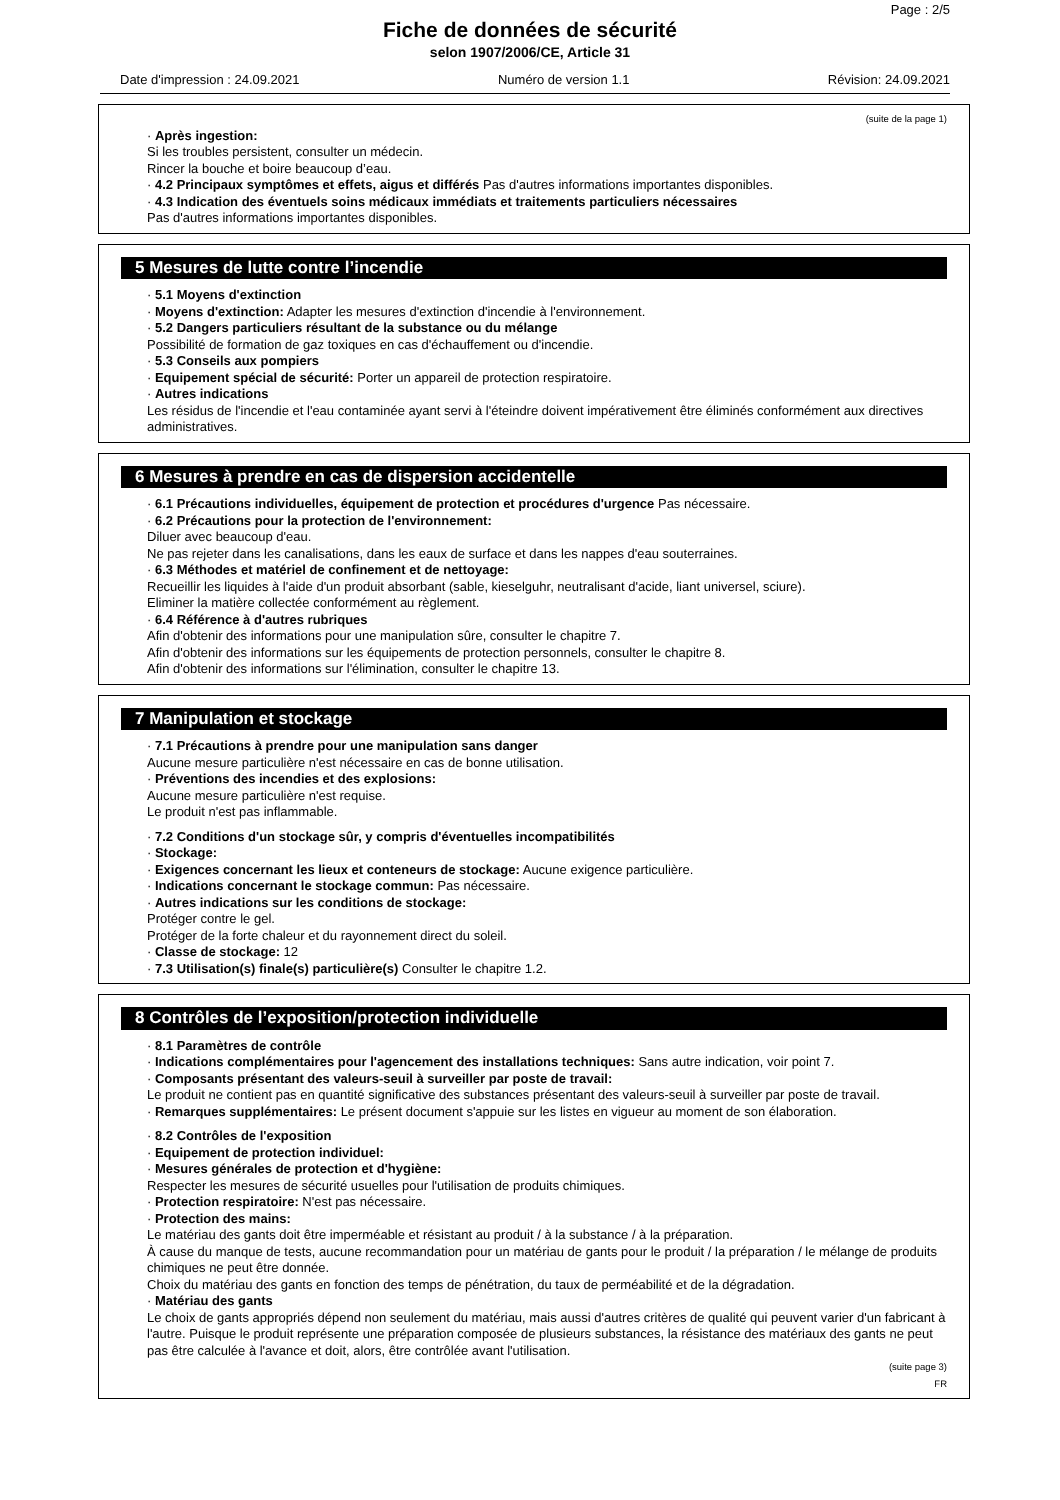Page : 2/5
Fiche de données de sécurité
selon 1907/2006/CE, Article 31
Date d'impression : 24.09.2021 Numéro de version 1.1 Révision: 24.09.2021
(suite de la page 1)
· Après ingestion:
Si les troubles persistent, consulter un médecin.
Rincer la bouche et boire beaucoup d’eau.
· 4.2 Principaux symptômes et effets, aigus et différés Pas d'autres informations importantes disponibles.
· 4.3 Indication des éventuels soins médicaux immédiats et traitements particuliers nécessaires
Pas d'autres informations importantes disponibles.
5 Mesures de lutte contre l’incendie
· 5.1 Moyens d'extinction
· Moyens d'extinction: Adapter les mesures d'extinction d'incendie à l'environnement.
· 5.2 Dangers particuliers résultant de la substance ou du mélange
Possibilité de formation de gaz toxiques en cas d'échauffement ou d'incendie.
· 5.3 Conseils aux pompiers
· Equipement spécial de sécurité: Porter un appareil de protection respiratoire.
· Autres indications
Les résidus de l'incendie et l'eau contaminée ayant servi à l'éteindre doivent impérativement être éliminés conformément aux directives administratives.
6 Mesures à prendre en cas de dispersion accidentelle
· 6.1 Précautions individuelles, équipement de protection et procédures d'urgence Pas nécessaire.
· 6.2 Précautions pour la protection de l'environnement:
Diluer avec beaucoup d'eau.
Ne pas rejeter dans les canalisations, dans les eaux de surface et dans les nappes d'eau souterraines.
· 6.3 Méthodes et matériel de confinement et de nettoyage:
Recueillir les liquides à l'aide d'un produit absorbant (sable, kieselguhr, neutralisant d'acide, liant universel, sciure).
Eliminer la matière collectée conformément au règlement.
· 6.4 Référence à d'autres rubriques
Afin d'obtenir des informations pour une manipulation sûre, consulter le chapitre 7.
Afin d'obtenir des informations sur les équipements de protection personnels, consulter le chapitre 8.
Afin d'obtenir des informations sur l'élimination, consulter le chapitre 13.
7 Manipulation et stockage
· 7.1 Précautions à prendre pour une manipulation sans danger
Aucune mesure particulière n'est nécessaire en cas de bonne utilisation.
· Préventions des incendies et des explosions:
Aucune mesure particulière n'est requise.
Le produit n'est pas inflammable.
· 7.2 Conditions d'un stockage sûr, y compris d'éventuelles incompatibilités
· Stockage:
· Exigences concernant les lieux et conteneurs de stockage: Aucune exigence particulière.
· Indications concernant le stockage commun: Pas nécessaire.
· Autres indications sur les conditions de stockage:
Protéger contre le gel.
Protéger de la forte chaleur et du rayonnement direct du soleil.
· Classe de stockage: 12
· 7.3 Utilisation(s) finale(s) particulière(s) Consulter le chapitre 1.2.
8 Contrôles de l’exposition/protection individuelle
· 8.1 Paramètres de contrôle
· Indications complémentaires pour l'agencement des installations techniques: Sans autre indication, voir point 7.
· Composants présentant des valeurs-seuil à surveiller par poste de travail:
Le produit ne contient pas en quantité significative des substances présentant des valeurs-seuil à surveiller par poste de travail.
· Remarques supplémentaires: Le présent document s'appuie sur les listes en vigueur au moment de son élaboration.
· 8.2 Contrôles de l'exposition
· Equipement de protection individuel:
· Mesures générales de protection et d'hygiène:
Respecter les mesures de sécurité usuelles pour l'utilisation de produits chimiques.
· Protection respiratoire: N'est pas nécessaire.
· Protection des mains:
Le matériau des gants doit être imperméable et résistant au produit / à la substance / à la préparation.
À cause du manque de tests, aucune recommandation pour un matériau de gants pour le produit / la préparation / le mélange de produits chimiques ne peut être donnée.
Choix du matériau des gants en fonction des temps de pénétration, du taux de perméabilité et de la dégradation.
· Matériau des gants
Le choix de gants appropriés dépend non seulement du matériau, mais aussi d'autres critères de qualité qui peuvent varier d'un fabricant à l'autre. Puisque le produit représente une préparation composée de plusieurs substances, la résistance des matériaux des gants ne peut pas être calculée à l'avance et doit, alors, être contrôlée avant l'utilisation.
(suite page 3)
FR